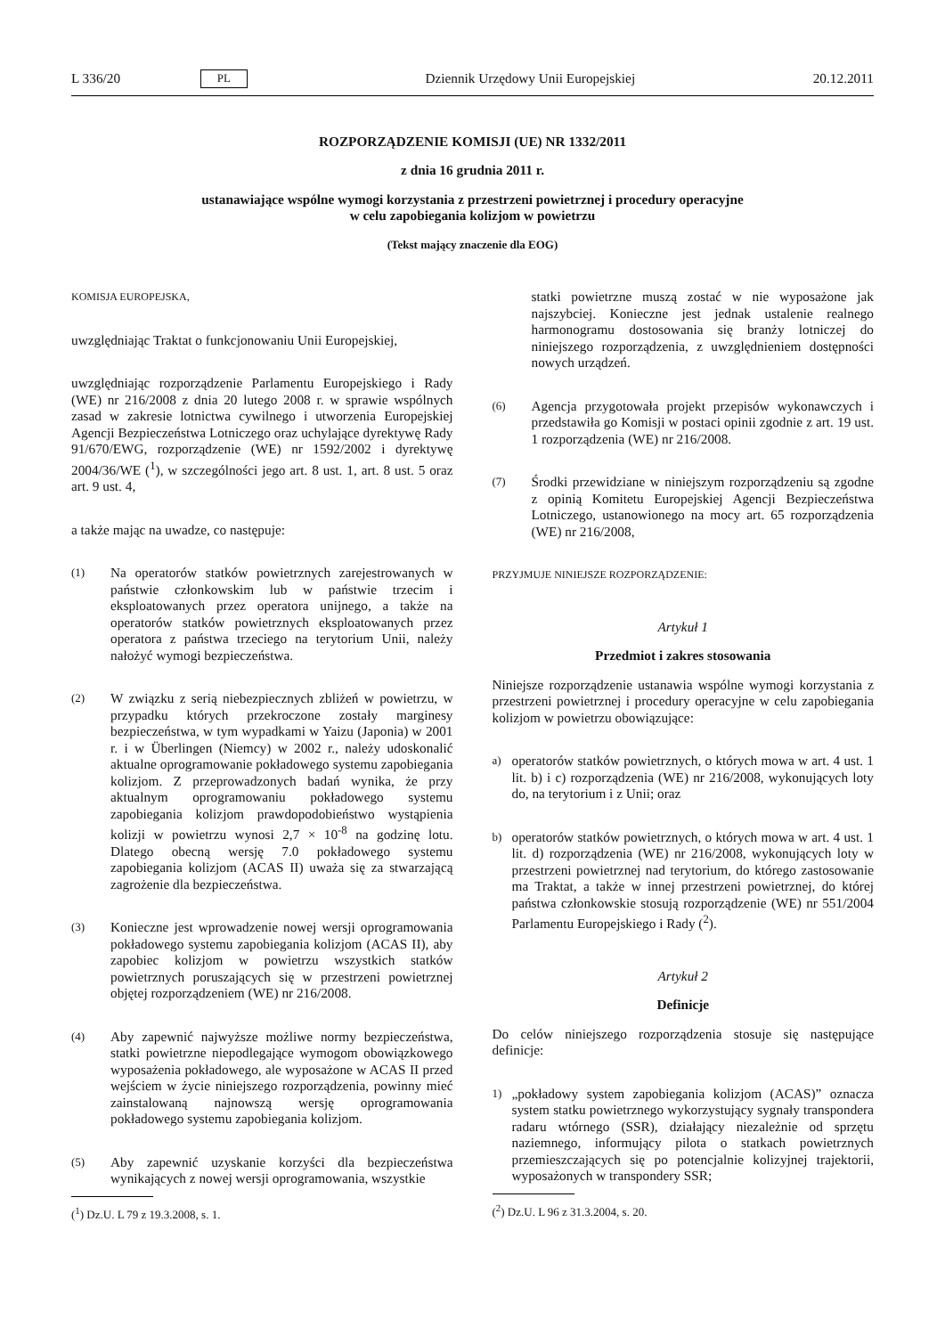L 336/20 PL Dziennik Urzędowy Unii Europejskiej 20.12.2011
ROZPORZĄDZENIE KOMISJI (UE) NR 1332/2011
z dnia 16 grudnia 2011 r.
ustanawiające wspólne wymogi korzystania z przestrzeni powietrznej i procedury operacyjne
w celu zapobiegania kolizjom w powietrzu
(Tekst mający znaczenie dla EOG)
KOMISJA EUROPEJSKA,
uwzględniając Traktat o funkcjonowaniu Unii Europejskiej,
uwzględniając rozporządzenie Parlamentu Europejskiego i Rady (WE) nr 216/2008 z dnia 20 lutego 2008 r. w sprawie wspólnych zasad w zakresie lotnictwa cywilnego i utworzenia Europejskiej Agencji Bezpieczeństwa Lotniczego oraz uchylające dyrektywę Rady 91/670/EWG, rozporządzenie (WE) nr 1592/2002 i dyrektywę 2004/36/WE (<sup>1</sup>), w szczególności jego art. 8 ust. 1, art. 8 ust. 5 oraz art. 9 ust. 4,
a także mając na uwadze, co następuje:
(1) Na operatorów statków powietrznych zarejestrowanych w państwie członkowskim lub w państwie trzecim i eksploatowanych przez operatora unijnego, a także na operatorów statków powietrznych eksploatowanych przez operatora z państwa trzeciego na terytorium Unii, należy nałożyć wymogi bezpieczeństwa.
(2) W związku z serią niebezpiecznych zbliżeń w powietrzu, w przypadku których przekroczone zostały marginesy bezpieczeństwa, w tym wypadkami w Yaizu (Japonia) w 2001 r. i w Überlingen (Niemcy) w 2002 r., należy udoskonalić aktualne oprogramowanie pokładowego systemu zapobiegania kolizjom. Z przeprowadzonych badań wynika, że przy aktualnym oprogramowaniu pokładowego systemu zapobiegania kolizjom prawdopodobieństwo wystąpienia kolizji w powietrzu wynosi 2,7 × 10<sup>-8</sup> na godzinę lotu. Dlatego obecną wersję 7.0 pokładowego systemu zapobiegania kolizjom (ACAS II) uważa się za stwarzającą zagrożenie dla bezpieczeństwa.
(3) Konieczne jest wprowadzenie nowej wersji oprogramowania pokładowego systemu zapobiegania kolizjom (ACAS II), aby zapobiec kolizjom w powietrzu wszystkich statków powietrznych poruszających się w przestrzeni powietrznej objętej rozporządzeniem (WE) nr 216/2008.
(4) Aby zapewnić najwyższe możliwe normy bezpieczeństwa, statki powietrzne niepodlegające wymogom obowiązkowego wyposażenia pokładowego, ale wyposażone w ACAS II przed wejściem w życie niniejszego rozporządzenia, powinny mieć zainstalowaną najnowszą wersję oprogramowania pokładowego systemu zapobiegania kolizjom.
(5) Aby zapewnić uzyskanie korzyści dla bezpieczeństwa wynikających z nowej wersji oprogramowania, wszystkie
(<sup>1</sup>) Dz.U. L 79 z 19.3.2008, s. 1.
statki powietrzne muszą zostać w nie wyposażone jak najszybciej. Konieczne jest jednak ustalenie realnego harmonogramu dostosowania się branży lotniczej do niniejszego rozporządzenia, z uwzględnieniem dostępności nowych urządzeń.
(6) Agencja przygotowała projekt przepisów wykonawczych i przedstawiła go Komisji w postaci opinii zgodnie z art. 19 ust. 1 rozporządzenia (WE) nr 216/2008.
(7) Środki przewidziane w niniejszym rozporządzeniu są zgodne z opinią Komitetu Europejskiej Agencji Bezpieczeństwa Lotniczego, ustanowionego na mocy art. 65 rozporządzenia (WE) nr 216/2008,
PRZYJMUJE NINIEJSZE ROZPORZĄDZENIE:
Artykuł 1
Przedmiot i zakres stosowania
Niniejsze rozporządzenie ustanawia wspólne wymogi korzystania z przestrzeni powietrznej i procedury operacyjne w celu zapobiegania kolizjom w powietrzu obowiązujące:
a) operatorów statków powietrznych, o których mowa w art. 4 ust. 1 lit. b) i c) rozporządzenia (WE) nr 216/2008, wykonujących loty do, na terytorium i z Unii; oraz
b) operatorów statków powietrznych, o których mowa w art. 4 ust. 1 lit. d) rozporządzenia (WE) nr 216/2008, wykonujących loty w przestrzeni powietrznej nad terytorium, do którego zastosowanie ma Traktat, a także w innej przestrzeni powietrznej, do której państwa członkowskie stosują rozporządzenie (WE) nr 551/2004 Parlamentu Europejskiego i Rady (<sup>2</sup>).
Artykuł 2
Definicje
Do celów niniejszego rozporządzenia stosuje się następujące definicje:
1) „pokładowy system zapobiegania kolizjom (ACAS)” oznacza system statku powietrznego wykorzystujący sygnały transpondera radaru wtórnego (SSR), działający niezależnie od sprzętu naziemnego, informujący pilota o statkach powietrznych przemieszczających się po potencjalnie kolizyjnej trajektorii, wyposażonych w transpondery SSR;
(<sup>2</sup>) Dz.U. L 96 z 31.3.2004, s. 20.